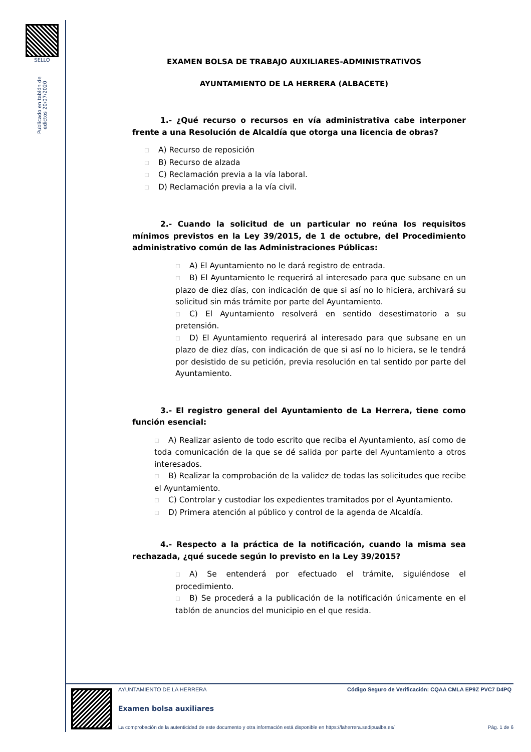SELLO
Publicado en tablón de edictos 20/07/2020
EXAMEN BOLSA DE TRABAJO AUXILIARES-ADMINISTRATIVOS
AYUNTAMIENTO DE LA HERRERA (ALBACETE)
1.- ¿Qué recurso o recursos en vía administrativa cabe interponer frente a una Resolución de Alcaldía que otorga una licencia de obras?
☐ A) Recurso de reposición
☐ B) Recurso de alzada
☐ C) Reclamación previa a la vía laboral.
☐ D) Reclamación previa a la vía civil.
2.- Cuando la solicitud de un particular no reúna los requisitos mínimos previstos en la Ley 39/2015, de 1 de octubre, del Procedimiento administrativo común de las Administraciones Públicas:
☐ A) El Ayuntamiento no le dará registro de entrada.
☐ B) El Ayuntamiento le requerirá al interesado para que subsane en un plazo de diez días, con indicación de que si así no lo hiciera, archivará su solicitud sin más trámite por parte del Ayuntamiento.
☐ C) El Ayuntamiento resolverá en sentido desestimatorio a su pretensión.
☐ D) El Ayuntamiento requerirá al interesado para que subsane en un plazo de diez días, con indicación de que si así no lo hiciera, se le tendrá por desistido de su petición, previa resolución en tal sentido por parte del Ayuntamiento.
3.- El registro general del Ayuntamiento de La Herrera, tiene como función esencial:
☐ A) Realizar asiento de todo escrito que reciba el Ayuntamiento, así como de toda comunicación de la que se dé salida por parte del Ayuntamiento a otros interesados.
☐ B) Realizar la comprobación de la validez de todas las solicitudes que recibe el Ayuntamiento.
☐ C) Controlar y custodiar los expedientes tramitados por el Ayuntamiento.
☐ D) Primera atención al público y control de la agenda de Alcaldía.
4.- Respecto a la práctica de la notificación, cuando la misma sea rechazada, ¿qué sucede según lo previsto en la Ley 39/2015?
☐ A) Se entenderá por efectuado el trámite, siguiéndose el procedimiento.
☐ B) Se procederá a la publicación de la notificación únicamente en el tablón de anuncios del municipio en el que resida.
AYUNTAMIENTO DE LA HERRERA
Código Seguro de Verificación: CQAA CMLA EP9Z PVC7 D4PQ
Examen bolsa auxiliares
La comprobación de la autenticidad de este documento y otra información está disponible en https://laherrera.sedipualba.es/
Pág. 1 de 6